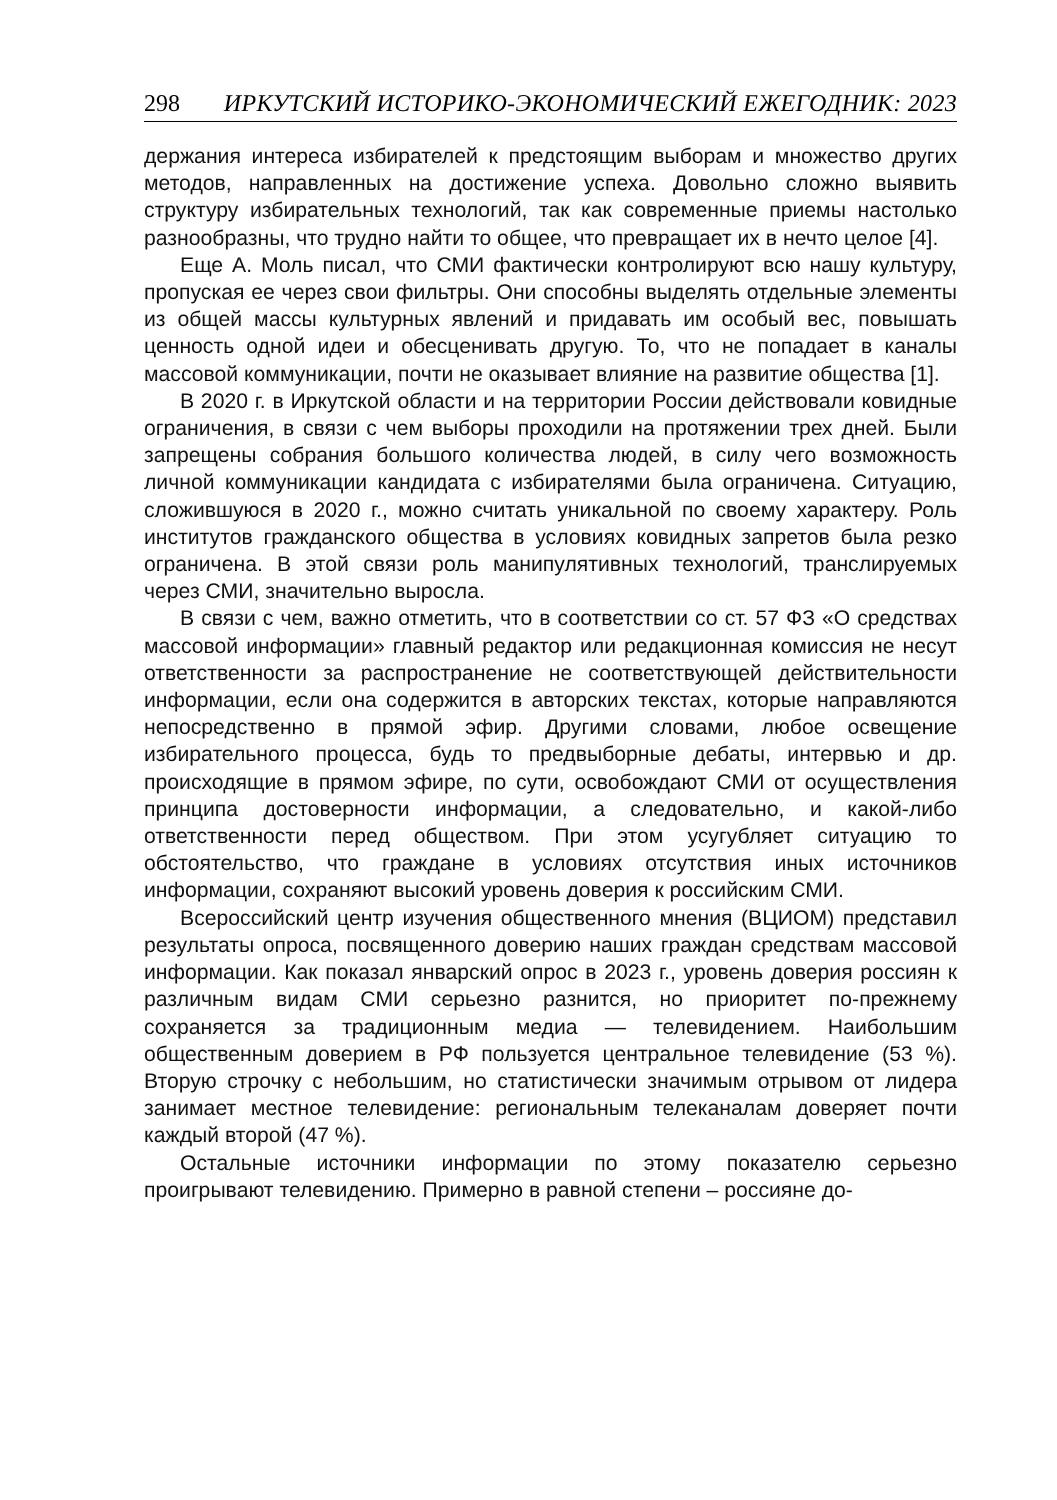298 ИРКУТСКИЙ ИСТОРИКО-ЭКОНОМИЧЕСКИЙ ЕЖЕГОДНИК: 2023
держания интереса избирателей к предстоящим выборам и множество других методов, направленных на достижение успеха. Довольно сложно выявить структуру избирательных технологий, так как современные приемы настолько разнообразны, что трудно найти то общее, что превращает их в нечто целое [4].
Еще А. Моль писал, что СМИ фактически контролируют всю нашу культуру, пропуская ее через свои фильтры. Они способны выделять отдельные элементы из общей массы культурных явлений и придавать им особый вес, повышать ценность одной идеи и обесценивать другую. То, что не попадает в каналы массовой коммуникации, почти не оказывает влияние на развитие общества [1].
В 2020 г. в Иркутской области и на территории России действовали ковидные ограничения, в связи с чем выборы проходили на протяжении трех дней. Были запрещены собрания большого количества людей, в силу чего возможность личной коммуникации кандидата с избирателями была ограничена. Ситуацию, сложившуюся в 2020 г., можно считать уникальной по своему характеру. Роль институтов гражданского общества в условиях ковидных запретов была резко ограничена. В этой связи роль манипулятивных технологий, транслируемых через СМИ, значительно выросла.
В связи с чем, важно отметить, что в соответствии со ст. 57 ФЗ «О средствах массовой информации» главный редактор или редакционная комиссия не несут ответственности за распространение не соответствующей действительности информации, если она содержится в авторских текстах, которые направляются непосредственно в прямой эфир. Другими словами, любое освещение избирательного процесса, будь то предвыборные дебаты, интервью и др. происходящие в прямом эфире, по сути, освобождают СМИ от осуществления принципа достоверности информации, а следовательно, и какой-либо ответственности перед обществом. При этом усугубляет ситуацию то обстоятельство, что граждане в условиях отсутствия иных источников информации, сохраняют высокий уровень доверия к российским СМИ.
Всероссийский центр изучения общественного мнения (ВЦИОМ) представил результаты опроса, посвященного доверию наших граждан средствам массовой информации. Как показал январский опрос в 2023 г., уровень доверия россиян к различным видам СМИ серьезно разнится, но приоритет по-прежнему сохраняется за традиционным медиа — телевидением. Наибольшим общественным доверием в РФ пользуется центральное телевидение (53 %). Вторую строчку с небольшим, но статистически значимым отрывом от лидера занимает местное телевидение: региональным телеканалам доверяет почти каждый второй (47 %).
Остальные источники информации по этому показателю серьезно проигрывают телевидению. Примерно в равной степени – россияне до-